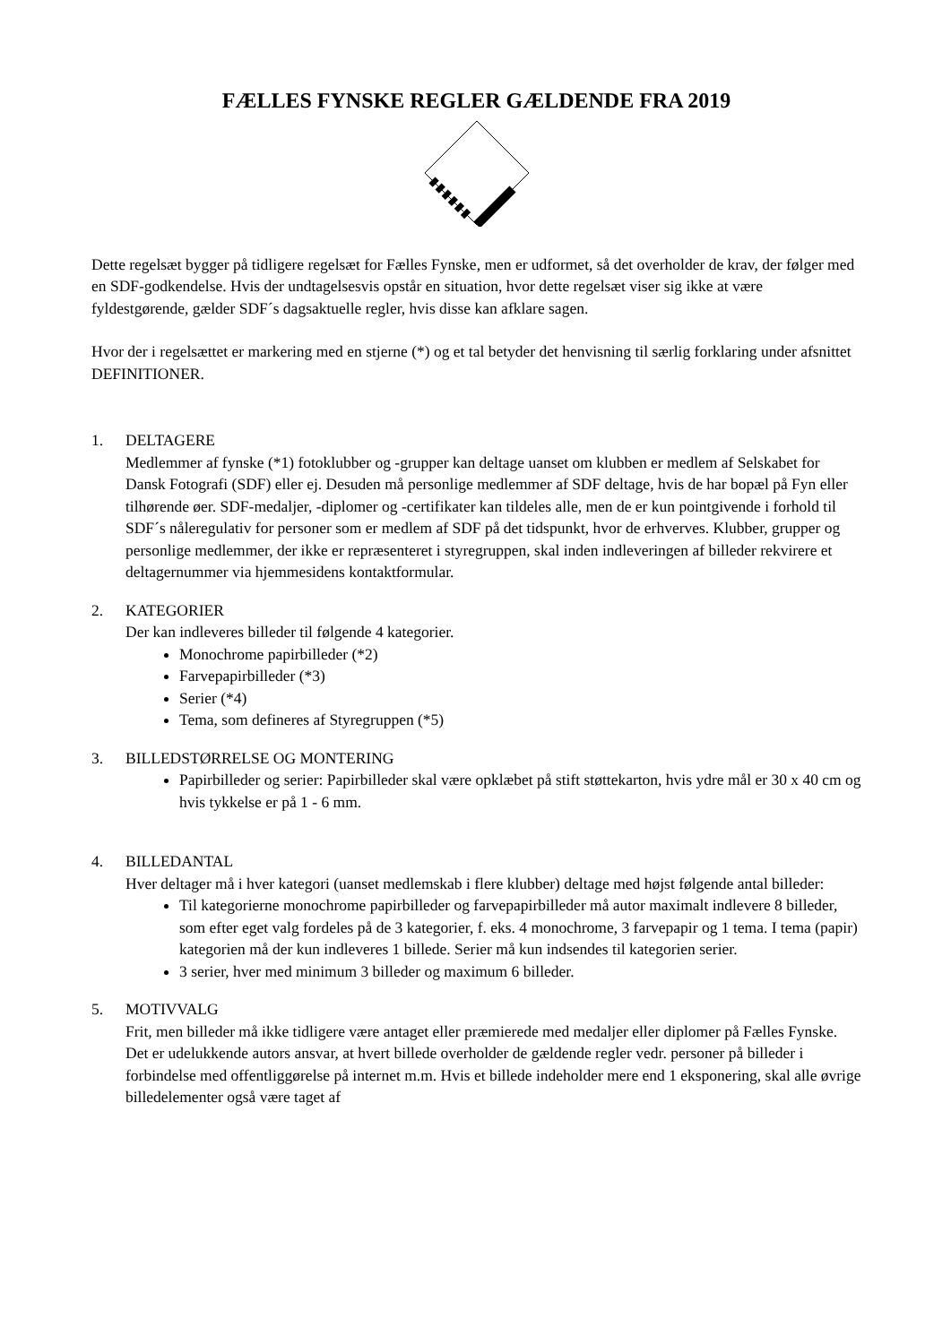FÆLLES FYNSKE REGLER GÆLDENDE FRA 2019
Dette regelsæt bygger på tidligere regelsæt for Fælles Fynske, men er udformet, så det overholder de krav, der følger med en SDF-godkendelse. Hvis der undtagelsesvis opstår en situation, hvor dette regelsæt viser sig ikke at være fyldestgørende, gælder SDF´s dagsaktuelle regler, hvis disse kan afklare sagen.
Hvor der i regelsættet er markering med en stjerne (*) og et tal betyder det henvisning til særlig forklaring under afsnittet DEFINITIONER.
1. DELTAGERE
Medlemmer af fynske (*1) fotoklubber og -grupper kan deltage uanset om klubben er medlem af Selskabet for Dansk Fotografi (SDF) eller ej. Desuden må personlige medlemmer af SDF deltage, hvis de har bopæl på Fyn eller tilhørende øer. SDF-medaljer, -diplomer og -certifikater kan tildeles alle, men de er kun pointgivende i forhold til SDF´s nåleregulativ for personer som er medlem af SDF på det tidspunkt, hvor de erhverves. Klubber, grupper og personlige medlemmer, der ikke er repræsenteret i styregruppen, skal inden indleveringen af billeder rekvirere et deltagernummer via hjemmesidens kontaktformular.
2. KATEGORIER
Der kan indleveres billeder til følgende 4 kategorier.
Monochrome papirbilleder (*2)
Farvepapirbilleder (*3)
Serier (*4)
Tema, som defineres af Styregruppen (*5)
3. BILLEDSTØRRELSE OG MONTERING
Papirbilleder og serier: Papirbilleder skal være opklæbet på stift støttekarton, hvis ydre mål er 30 x 40 cm og hvis tykkelse er på 1 - 6 mm.
4. BILLEDANTAL
Hver deltager må i hver kategori (uanset medlemskab i flere klubber) deltage med højst følgende antal billeder:
Til kategorierne monochrome papirbilleder og farvepapirbilleder må autor maximalt indlevere 8 billeder, som efter eget valg fordeles på de 3 kategorier, f. eks. 4 monochrome, 3 farvepapir og 1 tema. I tema (papir) kategorien må der kun indleveres 1 billede. Serier må kun indsendes til kategorien serier.
3 serier, hver med minimum 3 billeder og maximum 6 billeder.
5. MOTIVVALG
Frit, men billeder må ikke tidligere være antaget eller præmierede med medaljer eller diplomer på Fælles Fynske. Det er udelukkende autors ansvar, at hvert billede overholder de gældende regler vedr. personer på billeder i forbindelse med offentliggørelse på internet m.m. Hvis et billede indeholder mere end 1 eksponering, skal alle øvrige billedelementer også være taget af